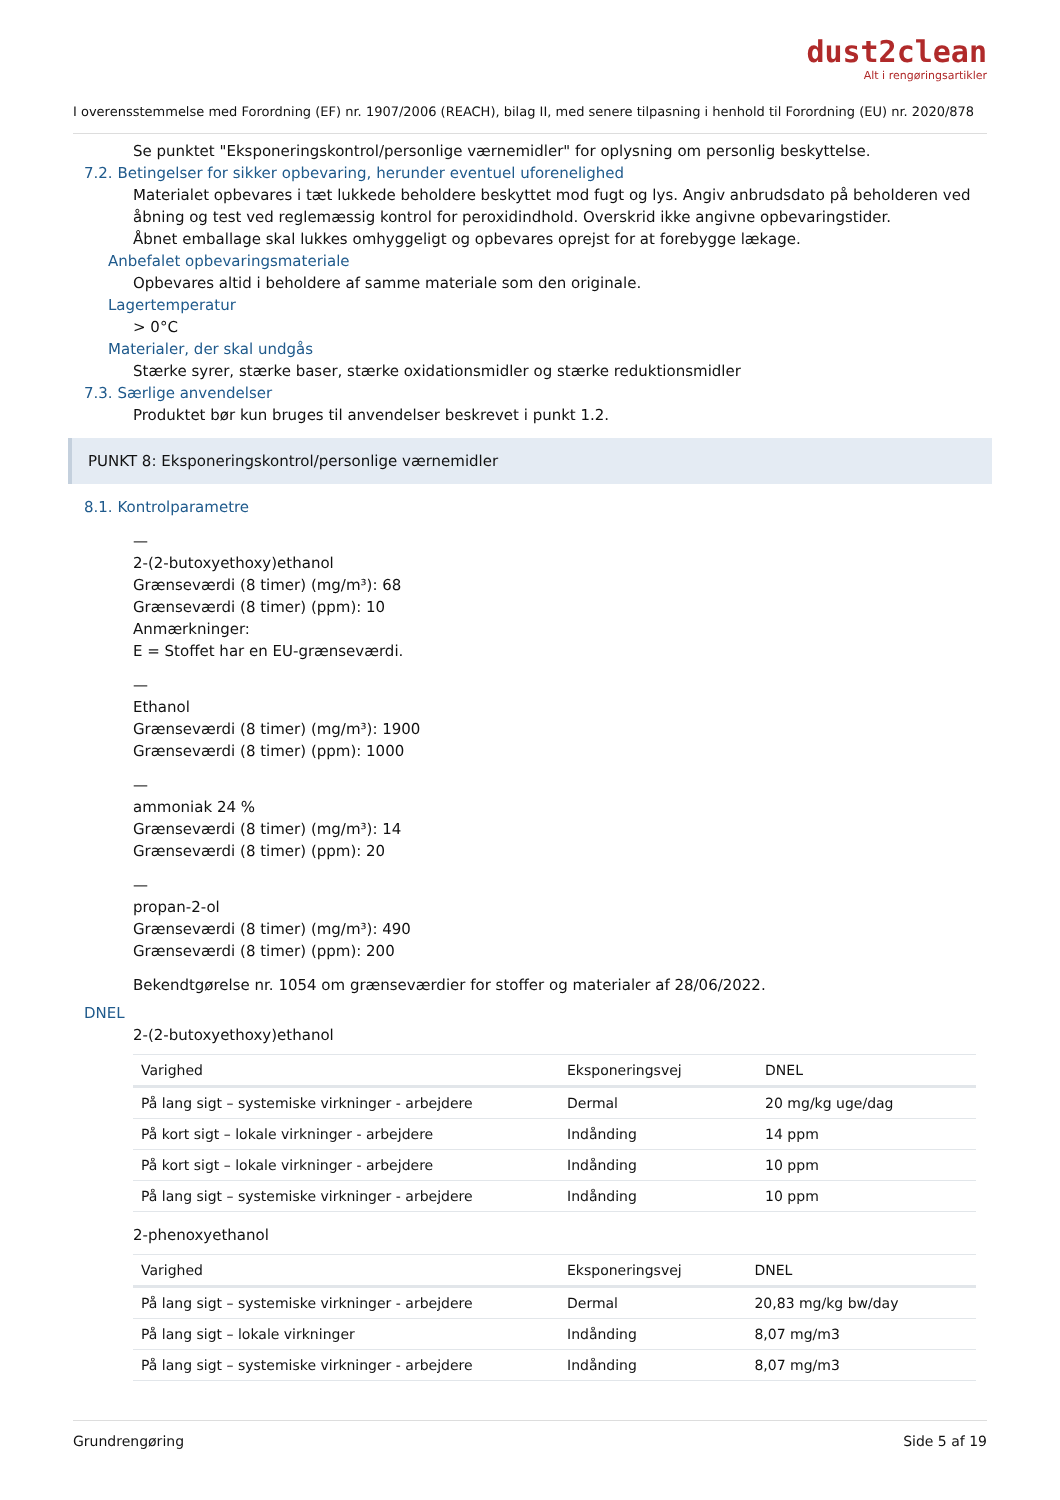dust2clean
Alt i rengøringsartikler
I overensstemmelse med Forordning (EF) nr. 1907/2006 (REACH), bilag II, med senere tilpasning i henhold til Forordning (EU) nr. 2020/878
Se punktet "Eksponeringskontrol/personlige værnemidler" for oplysning om personlig beskyttelse.
7.2. Betingelser for sikker opbevaring, herunder eventuel uforenelighed
Materialet opbevares i tæt lukkede beholdere beskyttet mod fugt og lys. Angiv anbrudsdato på beholderen ved åbning og test ved reglemæssig kontrol for peroxidindhold. Overskrid ikke angivne opbevaringstider.
Åbnet emballage skal lukkes omhyggeligt og opbevares oprejst for at forebygge lækage.
Anbefalet opbevaringsmateriale
Opbevares altid i beholdere af samme materiale som den originale.
Lagertemperatur
> 0°C
Materialer, der skal undgås
Stærke syrer, stærke baser, stærke oxidationsmidler og stærke reduktionsmidler
7.3. Særlige anvendelser
Produktet bør kun bruges til anvendelser beskrevet i punkt 1.2.
PUNKT 8: Eksponeringskontrol/personlige værnemidler
8.1. Kontrolparametre
—
2-(2-butoxyethoxy)ethanol
Grænseværdi (8 timer) (mg/m³): 68
Grænseværdi (8 timer) (ppm): 10
Anmærkninger:
E = Stoffet har en EU-grænseværdi.
—
Ethanol
Grænseværdi (8 timer) (mg/m³): 1900
Grænseværdi (8 timer) (ppm): 1000
—
ammoniak 24 %
Grænseværdi (8 timer) (mg/m³): 14
Grænseværdi (8 timer) (ppm): 20
—
propan-2-ol
Grænseværdi (8 timer) (mg/m³): 490
Grænseværdi (8 timer) (ppm): 200
Bekendtgørelse nr. 1054 om grænseværdier for stoffer og materialer af 28/06/2022.
DNEL
2-(2-butoxyethoxy)ethanol
| Varighed | Eksponeringsvej | DNEL |
| --- | --- | --- |
| På lang sigt – systemiske virkninger - arbejdere | Dermal | 20 mg/kg uge/dag |
| På kort sigt – lokale virkninger - arbejdere | Indånding | 14 ppm |
| På kort sigt – lokale virkninger - arbejdere | Indånding | 10 ppm |
| På lang sigt – systemiske virkninger - arbejdere | Indånding | 10 ppm |
2-phenoxyethanol
| Varighed | Eksponeringsvej | DNEL |
| --- | --- | --- |
| På lang sigt – systemiske virkninger - arbejdere | Dermal | 20,83 mg/kg bw/day |
| På lang sigt – lokale virkninger | Indånding | 8,07 mg/m3 |
| På lang sigt – systemiske virkninger - arbejdere | Indånding | 8,07 mg/m3 |
Grundrengøring Side 5 af 19